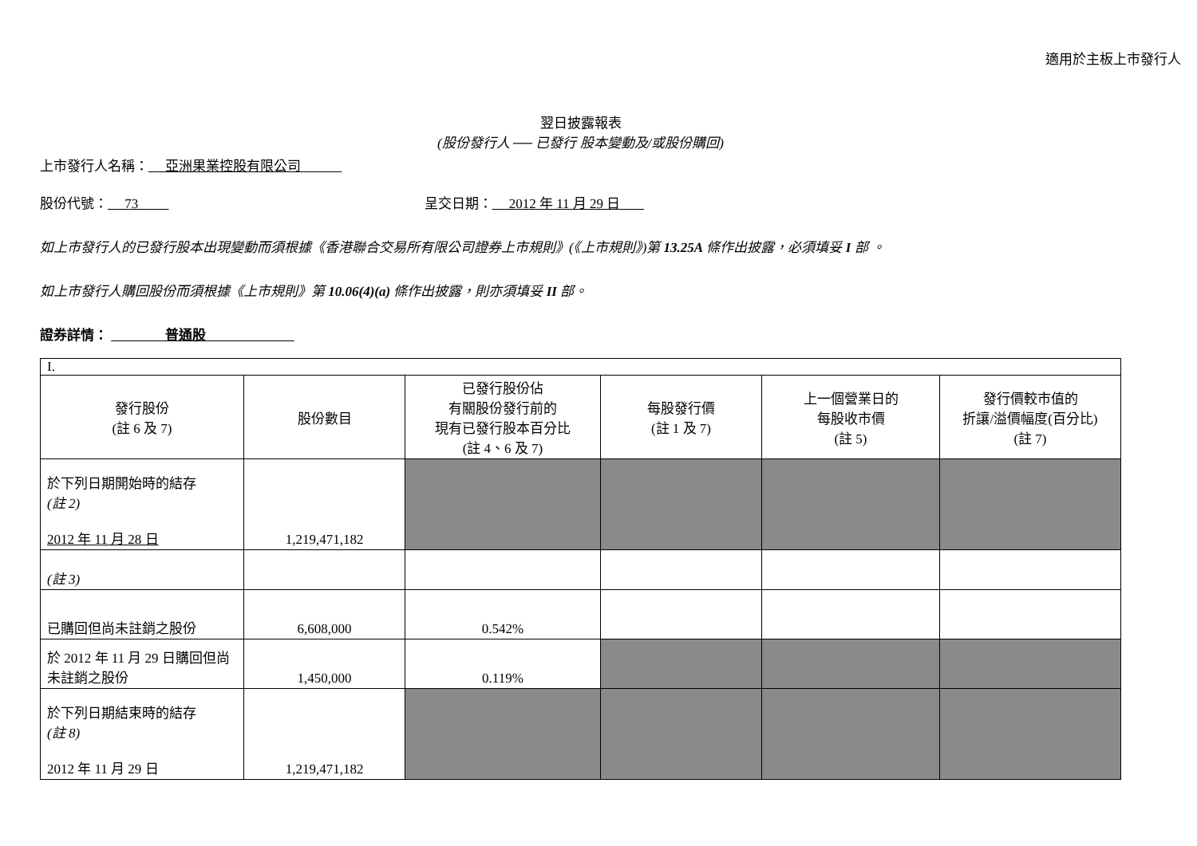適用於主板上市發行人
翌日披露報表
(股份發行人 ── 已發行 股本變動及/或股份購回)
上市發行人名稱： 亞洲果業控股有限公司
股份代號： 73 呈交日期： 2012 年 11 月 29 日
如上市發行人的已發行股本出現變動而須根據《香港聯合交易所有限公司證券上市規則》(《上市規則》)第 13.25A 條作出披露，必須填妥 I 部 。
如上市發行人購回股份而須根據《上市規則》第 10.06(4)(a) 條作出披露，則亦須填妥 II 部。
證券詳情： 普通股
| I. | | | | | |
| 發行股份 (註 6 及 7) | 股份數目 | 已發行股份佔 有關股份發行前的 現有已發行股本百分比 (註 4、6 及 7) | 每股發行價 (註 1 及 7) | 上一個營業日的 每股收市價 (註 5) | 發行價較市值的 折讓/溢價幅度(百分比) (註 7) |
| 於下列日期開始時的結存 (註 2) 2012 年 11 月 28 日 | 1,219,471,182 | | | | |
| (註 3) | | | | | |
| 已購回但尚未註銷之股份 | 6,608,000 | 0.542% | | | |
| 於 2012 年 11 月 29 日購回但尚未註銷之股份 | 1,450,000 | 0.119% | | | |
| 於下列日期結束時的結存 (註 8) 2012 年 11 月 29 日 | 1,219,471,182 | | | | |